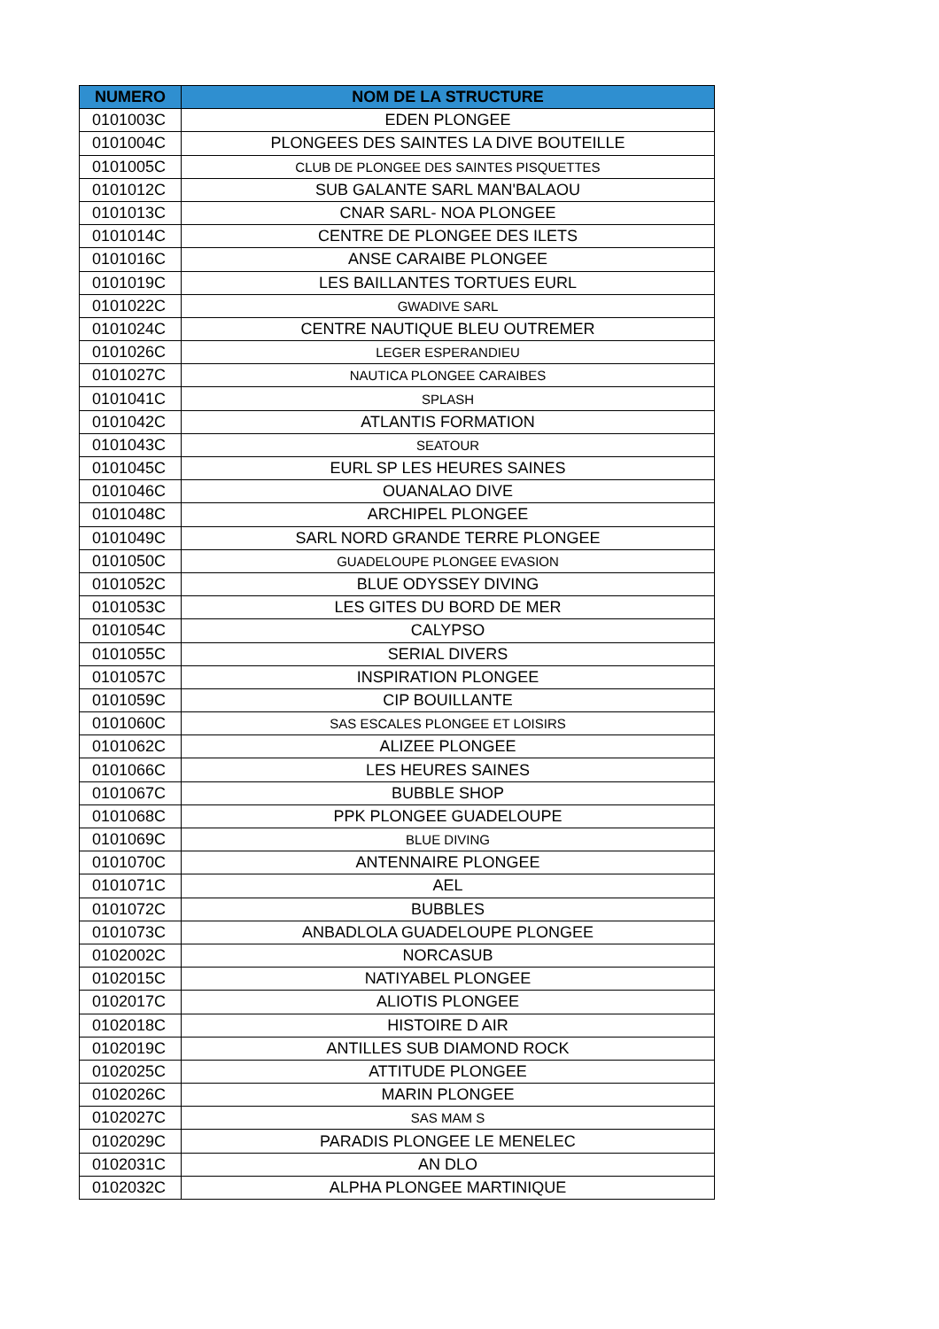| NUMERO | NOM DE LA STRUCTURE |
| --- | --- |
| 0101003C | EDEN PLONGEE |
| 0101004C | PLONGEES DES SAINTES LA DIVE BOUTEILLE |
| 0101005C | CLUB DE PLONGEE DES SAINTES PISQUETTES |
| 0101012C | SUB GALANTE SARL MAN'BALAOU |
| 0101013C | CNAR SARL- NOA PLONGEE |
| 0101014C | CENTRE DE PLONGEE DES ILETS |
| 0101016C | ANSE CARAIBE PLONGEE |
| 0101019C | LES BAILLANTES TORTUES EURL |
| 0101022C | GWADIVE SARL |
| 0101024C | CENTRE NAUTIQUE BLEU OUTREMER |
| 0101026C | LEGER ESPERANDIEU |
| 0101027C | NAUTICA PLONGEE CARAIBES |
| 0101041C | SPLASH |
| 0101042C | ATLANTIS FORMATION |
| 0101043C | SEATOUR |
| 0101045C | EURL SP LES HEURES SAINES |
| 0101046C | OUANALAO DIVE |
| 0101048C | ARCHIPEL PLONGEE |
| 0101049C | SARL NORD GRANDE TERRE PLONGEE |
| 0101050C | GUADELOUPE PLONGEE EVASION |
| 0101052C | BLUE ODYSSEY DIVING |
| 0101053C | LES GITES DU BORD DE MER |
| 0101054C | CALYPSO |
| 0101055C | SERIAL DIVERS |
| 0101057C | INSPIRATION PLONGEE |
| 0101059C | CIP BOUILLANTE |
| 0101060C | SAS ESCALES PLONGEE ET LOISIRS |
| 0101062C | ALIZEE PLONGEE |
| 0101066C | LES HEURES SAINES |
| 0101067C | BUBBLE SHOP |
| 0101068C | PPK PLONGEE GUADELOUPE |
| 0101069C | BLUE DIVING |
| 0101070C | ANTENNAIRE PLONGEE |
| 0101071C | AEL |
| 0101072C | BUBBLES |
| 0101073C | ANBADLOLA GUADELOUPE PLONGEE |
| 0102002C | NORCASUB |
| 0102015C | NATIYABEL PLONGEE |
| 0102017C | ALIOTIS PLONGEE |
| 0102018C | HISTOIRE D AIR |
| 0102019C | ANTILLES SUB DIAMOND ROCK |
| 0102025C | ATTITUDE PLONGEE |
| 0102026C | MARIN PLONGEE |
| 0102027C | SAS MAM S |
| 0102029C | PARADIS PLONGEE LE MENELEC |
| 0102031C | AN DLO |
| 0102032C | ALPHA PLONGEE MARTINIQUE |